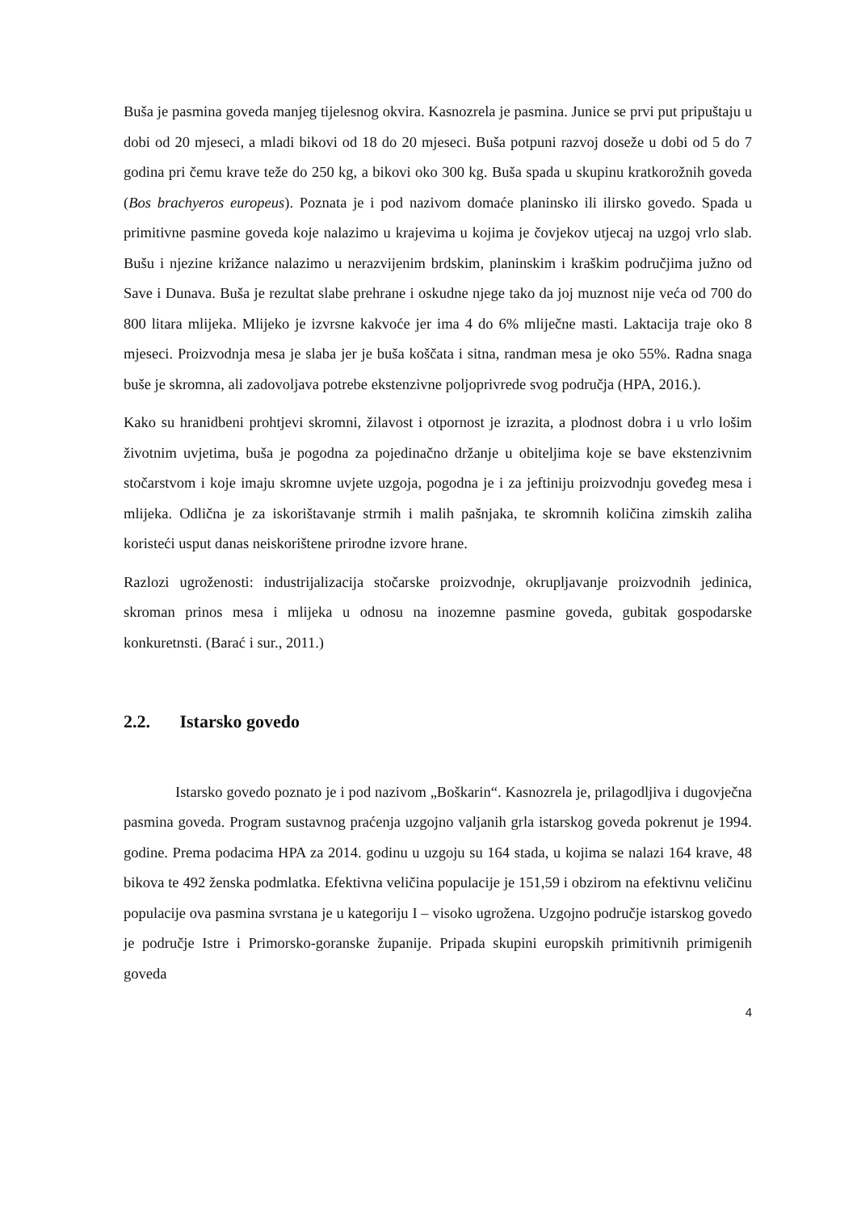Buša je pasmina goveda manjeg tijelesnog okvira. Kasnozrela je pasmina. Junice se prvi put pripuštaju u dobi od 20 mjeseci, a mladi bikovi od 18 do 20 mjeseci. Buša potpuni razvoj doseže u dobi od 5 do 7 godina pri čemu krave teže do 250 kg, a bikovi oko 300 kg. Buša spada u skupinu kratkorožnih goveda (Bos brachyeros europeus). Poznata je i pod nazivom domaće planinsko ili ilirsko govedo. Spada u primitivne pasmine goveda koje nalazimo u krajevima u kojima je čovjekov utjecaj na uzgoj vrlo slab. Bušu i njezine križance nalazimo u nerazvijenim brdskim, planinskim i kraškim područjima južno od Save i Dunava. Buša je rezultat slabe prehrane i oskudne njege tako da joj muznost nije veća od 700 do 800 litara mlijeka. Mlijeko je izvrsne kakvoće jer ima 4 do 6% mliječne masti. Laktacija traje oko 8 mjeseci. Proizvodnja mesa je slaba jer je buša koščata i sitna, randman mesa je oko 55%. Radna snaga buše je skromna, ali zadovoljava potrebe ekstenzivne poljoprivrede svog područja (HPA, 2016.).
Kako su hranidbeni prohtjevi skromni, žilavost i otpornost je izrazita, a plodnost dobra i u vrlo lošim životnim uvjetima, buša je pogodna za pojedinačno držanje u obiteljima koje se bave ekstenzivnim stočarstvom i koje imaju skromne uvjete uzgoja, pogodna je i za jeftiniju proizvodnju goveđeg mesa i mlijeka. Odlična je za iskorištavanje strmih i malih pašnjaka, te skromnih količina zimskih zaliha koristeći usput danas neiskorištene prirodne izvore hrane.
Razlozi ugroženosti: industrijalizacija stočarske proizvodnje, okrupljavanje proizvodnih jedinica, skroman prinos mesa i mlijeka u odnosu na inozemne pasmine goveda, gubitak gospodarske konkuretnsti. (Barać i sur., 2011.)
2.2. Istarsko govedo
Istarsko govedo poznato je i pod nazivom „Boškarin“. Kasnozrela je, prilagodljiva i dugovječna pasmina goveda. Program sustavnog praćenja uzgojno valjanih grla istarskog goveda pokrenut je 1994. godine. Prema podacima HPA za 2014. godinu u uzgoju su 164 stada, u kojima se nalazi 164 krave, 48 bikova te 492 ženska podmlatka. Efektivna veličina populacije je 151,59 i obzirom na efektivnu veličinu populacije ova pasmina svrstana je u kategoriju I – visoko ugrožena. Uzgojno područje istarskog govedo je područje Istre i Primorsko-goranske županije. Pripada skupini europskih primitivnih primigenih goveda
4